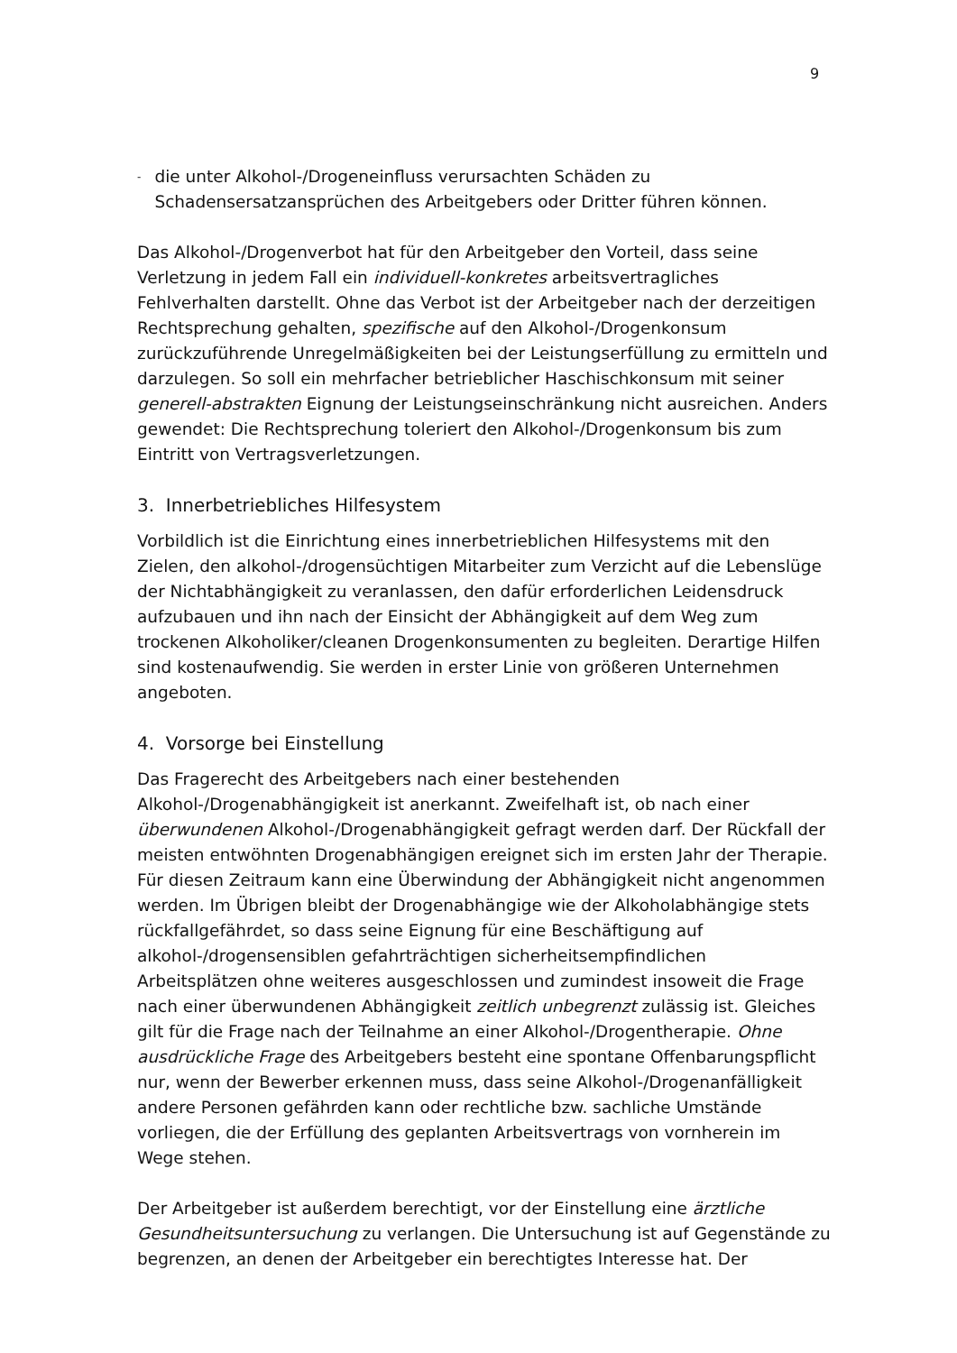9
- die unter Alkohol-/Drogeneinfluss verursachten Schäden zu Schadensersatzansprüchen des Arbeitgebers oder Dritter führen können.
Das Alkohol-/Drogenverbot hat für den Arbeitgeber den Vorteil, dass seine Verletzung in jedem Fall ein individuell-konkretes arbeitsvertragliches Fehlverhalten darstellt. Ohne das Verbot ist der Arbeitgeber nach der derzeitigen Rechtsprechung gehalten, spezifische auf den Alkohol-/Drogenkonsum zurückzuführende Unregelmäßigkeiten bei der Leistungserfüllung zu ermitteln und darzulegen. So soll ein mehrfacher betrieblicher Haschischkonsum mit seiner generell-abstrakten Eignung der Leistungseinschränkung nicht ausreichen. Anders gewendet: Die Rechtsprechung toleriert den Alkohol-/Drogenkonsum bis zum Eintritt von Vertragsverletzungen.
3. Innerbetriebliches Hilfesystem
Vorbildlich ist die Einrichtung eines innerbetrieblichen Hilfesystems mit den Zielen, den alkohol-/drogensüchtigen Mitarbeiter zum Verzicht auf die Lebenslüge der Nichtabhängigkeit zu veranlassen, den dafür erforderlichen Leidensdruck aufzubauen und ihn nach der Einsicht der Abhängigkeit auf dem Weg zum trockenen Alkoholiker/cleanen Drogenkonsumenten zu begleiten. Derartige Hilfen sind kostenaufwendig. Sie werden in erster Linie von größeren Unternehmen angeboten.
4. Vorsorge bei Einstellung
Das Fragerecht des Arbeitgebers nach einer bestehenden Alkohol-/Drogenabhängigkeit ist anerkannt. Zweifelhaft ist, ob nach einer überwundenen Alkohol-/Drogenabhängigkeit gefragt werden darf. Der Rückfall der meisten entwöhnten Drogenabhängigen ereignet sich im ersten Jahr der Therapie. Für diesen Zeitraum kann eine Überwindung der Abhängigkeit nicht angenommen werden. Im Übrigen bleibt der Drogenabhängige wie der Alkoholabhängige stets rückfallgefährdet, so dass seine Eignung für eine Beschäftigung auf alkohol-/drogensensiblen gefahrträchtigen sicherheitsempfindlichen Arbeitsplätzen ohne weiteres ausgeschlossen und zumindest insoweit die Frage nach einer überwundenen Abhängigkeit zeitlich unbegrenzt zulässig ist. Gleiches gilt für die Frage nach der Teilnahme an einer Alkohol-/Drogentherapie. Ohne ausdrückliche Frage des Arbeitgebers besteht eine spontane Offenbarungspflicht nur, wenn der Bewerber erkennen muss, dass seine Alkohol-/Drogenanfälligkeit andere Personen gefährden kann oder rechtliche bzw. sachliche Umstände vorliegen, die der Erfüllung des geplanten Arbeitsvertrags von vornherein im Wege stehen.
Der Arbeitgeber ist außerdem berechtigt, vor der Einstellung eine ärztliche Gesundheitsuntersuchung zu verlangen. Die Untersuchung ist auf Gegenstände zu begrenzen, an denen der Arbeitgeber ein berechtigtes Interesse hat. Der